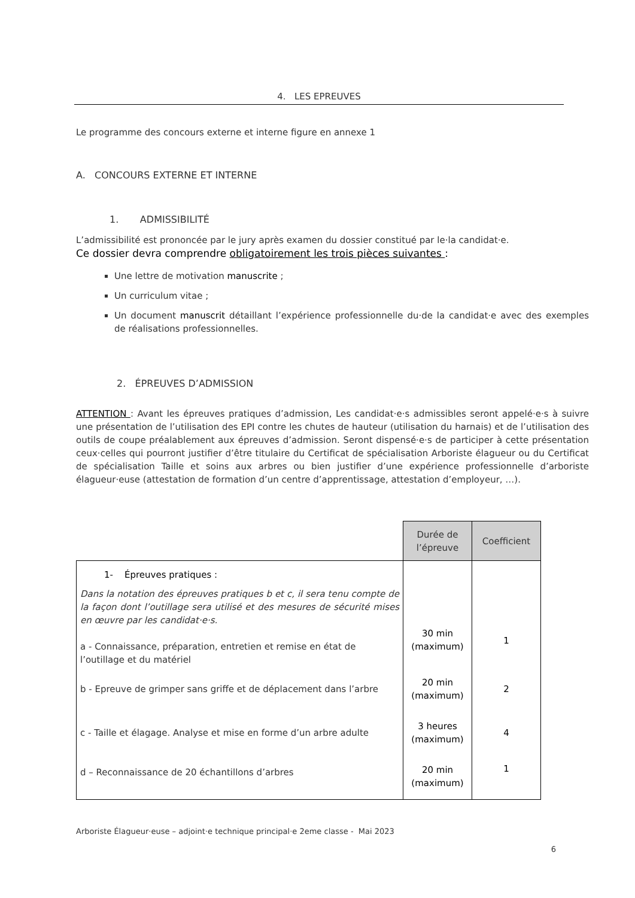4. LES EPREUVES
Le programme des concours externe et interne figure en annexe 1
A. CONCOURS EXTERNE ET INTERNE
1. ADMISSIBILITÉ
L’admissibilité est prononcée par le jury après examen du dossier constitué par le·la candidat·e.
Ce dossier devra comprendre obligatoirement les trois pièces suivantes :
Une lettre de motivation manuscrite ;
Un curriculum vitae ;
Un document manuscrit détaillant l’expérience professionnelle du·de la candidat·e avec des exemples de réalisations professionnelles.
2. ÉPREUVES D’ADMISSION
ATTENTION : Avant les épreuves pratiques d’admission, Les candidat·e·s admissibles seront appelé·e·s à suivre une présentation de l’utilisation des EPI contre les chutes de hauteur (utilisation du harnais) et de l’utilisation des outils de coupe préalablement aux épreuves d’admission. Seront dispensé·e·s de participer à cette présentation ceux·celles qui pourront justifier d’être titulaire du Certificat de spécialisation Arboriste élagueur ou du Certificat de spécialisation Taille et soins aux arbres ou bien justifier d’une expérience professionnelle d’arboriste élagueur·euse (attestation de formation d’un centre d’apprentissage, attestation d’employeur, …).
| | Durée de l’épreuve | Coefficient |
| 1- Épreuves pratiques : Dans la notation des épreuves pratiques b et c, il sera tenu compte de la façon dont l’outillage sera utilisé et des mesures de sécurité mises en œuvre par les candidat·e·s. a - Connaissance, préparation, entretien et remise en état de l’outillage et du matériel | 30 min (maximum) | 1 |
| b - Epreuve de grimper sans griffe et de déplacement dans l’arbre | 20 min (maximum) | 2 |
| c - Taille et élagage. Analyse et mise en forme d’un arbre adulte | 3 heures (maximum) | 4 |
| d – Reconnaissance de 20 échantillons d’arbres | 20 min (maximum) | 1 |
Arboriste Élagueur·euse – adjoint·e technique principal·e 2eme classe - Mai 2023
6